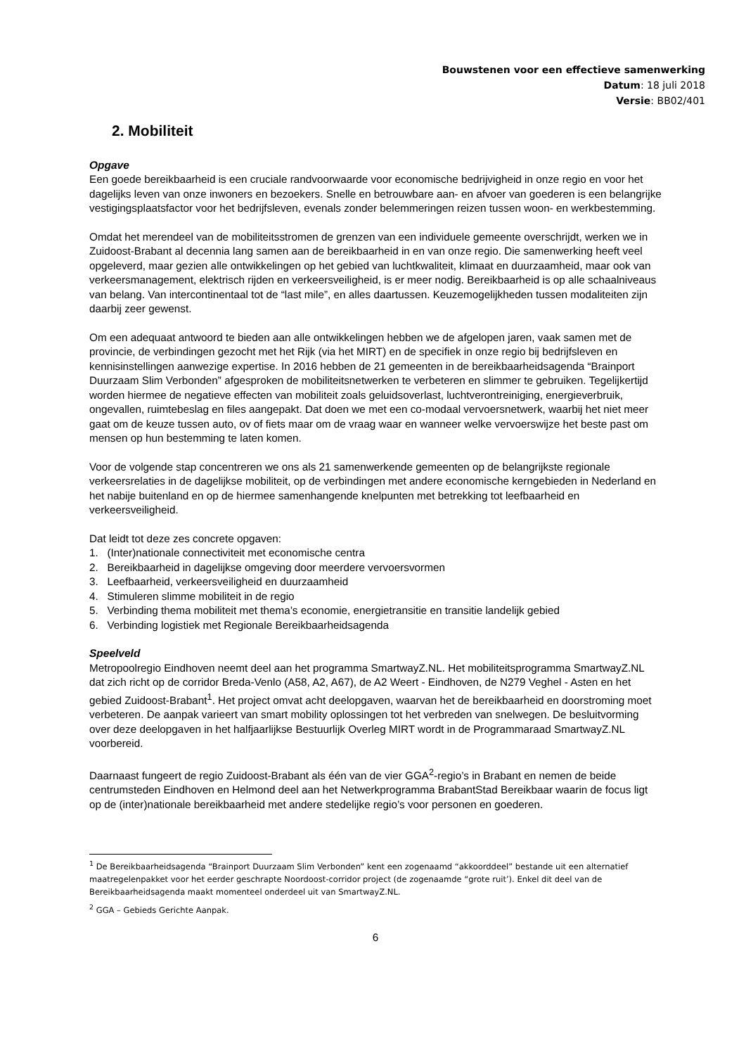Bouwstenen voor een effectieve samenwerking
Datum: 18 juli 2018
Versie: BB02/401
2. Mobiliteit
Opgave
Een goede bereikbaarheid is een cruciale randvoorwaarde voor economische bedrijvigheid in onze regio en voor het dagelijks leven van onze inwoners en bezoekers. Snelle en betrouwbare aan- en afvoer van goederen is een belangrijke vestigingsplaatsfactor voor het bedrijfsleven, evenals zonder belemmeringen reizen tussen woon- en werkbestemming.
Omdat het merendeel van de mobiliteitsstromen de grenzen van een individuele gemeente overschrijdt, werken we in Zuidoost-Brabant al decennia lang samen aan de bereikbaarheid in en van onze regio. Die samenwerking heeft veel opgeleverd, maar gezien alle ontwikkelingen op het gebied van luchtkwaliteit, klimaat en duurzaamheid, maar ook van verkeersmanagement, elektrisch rijden en verkeersveiligheid, is er meer nodig. Bereikbaarheid is op alle schaalniveaus van belang. Van intercontinentaal tot de “last mile”, en alles daartussen. Keuzemogelijkheden tussen modaliteiten zijn daarbij zeer gewenst.
Om een adequaat antwoord te bieden aan alle ontwikkelingen hebben we de afgelopen jaren, vaak samen met de provincie, de verbindingen gezocht met het Rijk (via het MIRT) en de specifiek in onze regio bij bedrijfsleven en kennisinstellingen aanwezige expertise. In 2016 hebben de 21 gemeenten in de bereikbaarheidsagenda “Brainport Duurzaam Slim Verbonden” afgesproken de mobiliteitsnetwerken te verbeteren en slimmer te gebruiken. Tegelijkertijd worden hiermee de negatieve effecten van mobiliteit zoals geluidsoverlast, luchtverontreiniging, energieverbruik, ongevallen, ruimtebeslag en files aangepakt. Dat doen we met een co-modaal vervoersnetwerk, waarbij het niet meer gaat om de keuze tussen auto, ov of fiets maar om de vraag waar en wanneer welke vervoerswijze het beste past om mensen op hun bestemming te laten komen.
Voor de volgende stap concentreren we ons als 21 samenwerkende gemeenten op de belangrijkste regionale verkeersrelaties in de dagelijkse mobiliteit, op de verbindingen met andere economische kerngebieden in Nederland en het nabije buitenland en op de hiermee samenhangende knelpunten met betrekking tot leefbaarheid en verkeersveiligheid.
Dat leidt tot deze zes concrete opgaven:
1. (Inter)nationale connectiviteit met economische centra
2. Bereikbaarheid in dagelijkse omgeving door meerdere vervoersvormen
3. Leefbaarheid, verkeersveiligheid en duurzaamheid
4. Stimuleren slimme mobiliteit in de regio
5. Verbinding thema mobiliteit met thema’s economie, energietransitie en transitie landelijk gebied
6. Verbinding logistiek met Regionale Bereikbaarheidsagenda
Speelveld
Metropoolregio Eindhoven neemt deel aan het programma SmartwayZ.NL. Het mobiliteitsprogramma SmartwayZ.NL dat zich richt op de corridor Breda-Venlo (A58, A2, A67), de A2 Weert - Eindhoven, de N279 Veghel - Asten en het gebied Zuidoost-Brabant<sup>1</sup>. Het project omvat acht deelopgaven, waarvan het de bereikbaarheid en doorstroming moet verbeteren. De aanpak varieert van smart mobility oplossingen tot het verbreden van snelwegen. De besluitvorming over deze deelopgaven in het halfjaarlijkse Bestuurlijk Overleg MIRT wordt in de Programmaraad SmartwayZ.NL voorbereid.
Daarnaast fungeert de regio Zuidoost-Brabant als één van de vier GGA<sup>2</sup>-regio’s in Brabant en nemen de beide centrumsteden Eindhoven en Helmond deel aan het Netwerkprogramma BrabantStad Bereikbaar waarin de focus ligt op de (inter)nationale bereikbaarheid met andere stedelijke regio’s voor personen en goederen.
<sup>1</sup> De Bereikbaarheidsagenda “Brainport Duurzaam Slim Verbonden” kent een zogenaamd “akkoorddeel” bestande uit een alternatief maatregelenpakket voor het eerder geschrapte Noordoost-corridor project (de zogenaamde “grote ruit’). Enkel dit deel van de Bereikbaarheidsagenda maakt momenteel onderdeel uit van SmartwayZ.NL.
<sup>2</sup> GGA – Gebieds Gerichte Aanpak.
6